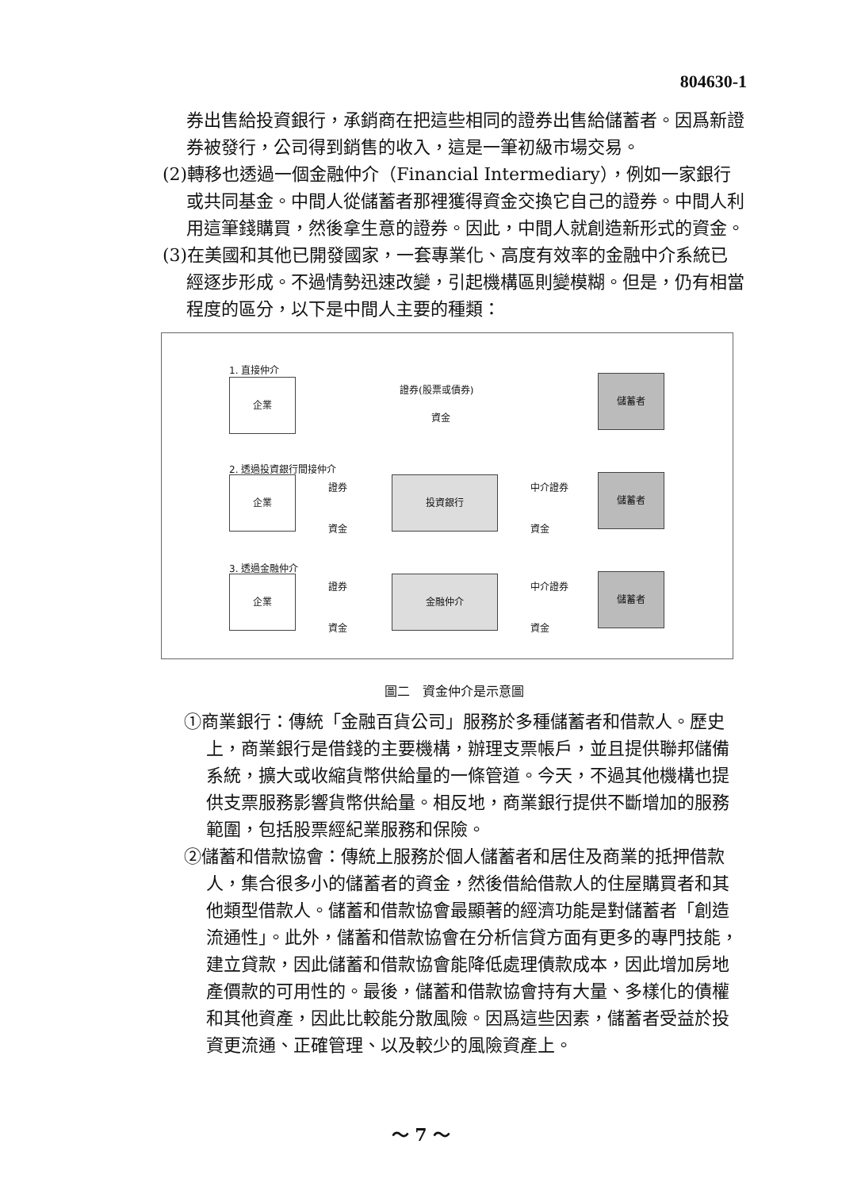804630-1
券出售給投資銀行，承銷商在把這些相同的證券出售給儲蓄者。因爲新證券被發行，公司得到銷售的收入，這是一筆初級市場交易。
(2)轉移也透過一個金融仲介（Financial Intermediary），例如一家銀行或共同基金。中間人從儲蓄者那裡獲得資金交換它自己的證券。中間人利用這筆錢購買，然後拿生意的證券。因此，中間人就創造新形式的資金。
(3)在美國和其他已開發國家，一套專業化、高度有效率的金融中介系統已經逐步形成。不過情勢迅速改變，引起機構區則變模糊。但是，仍有相當程度的區分，以下是中間人主要的種類：
1. 直接仲介
企業 證券(股票或債券)
資金
儲蓄者
2. 透過投資銀行間接仲介
企業 證券
資金
投資銀行 中介證券
資金
儲蓄者
3. 透過金融仲介
企業 證券
資金
金融仲介 中介證券
資金
儲蓄者
圖二　資金仲介是示意圖
①商業銀行：傳統「金融百貨公司」服務於多種儲蓄者和借款人。歷史上，商業銀行是借錢的主要機構，辦理支票帳戶，並且提供聯邦儲備系統，擴大或收縮貨幣供給量的一條管道。今天，不過其他機構也提供支票服務影響貨幣供給量。相反地，商業銀行提供不斷增加的服務範圍，包括股票經紀業服務和保險。
②儲蓄和借款協會：傳統上服務於個人儲蓄者和居住及商業的抵押借款人，集合很多小的儲蓄者的資金，然後借給借款人的住屋購買者和其他類型借款人。儲蓄和借款協會最顯著的經濟功能是對儲蓄者「創造流通性」。此外，儲蓄和借款協會在分析信貸方面有更多的專門技能，建立貸款，因此儲蓄和借款協會能降低處理債款成本，因此增加房地產價款的可用性的。最後，儲蓄和借款協會持有大量、多樣化的債權和其他資產，因此比較能分散風險。因爲這些因素，儲蓄者受益於投資更流通、正確管理、以及較少的風險資產上。
～ 7 ～